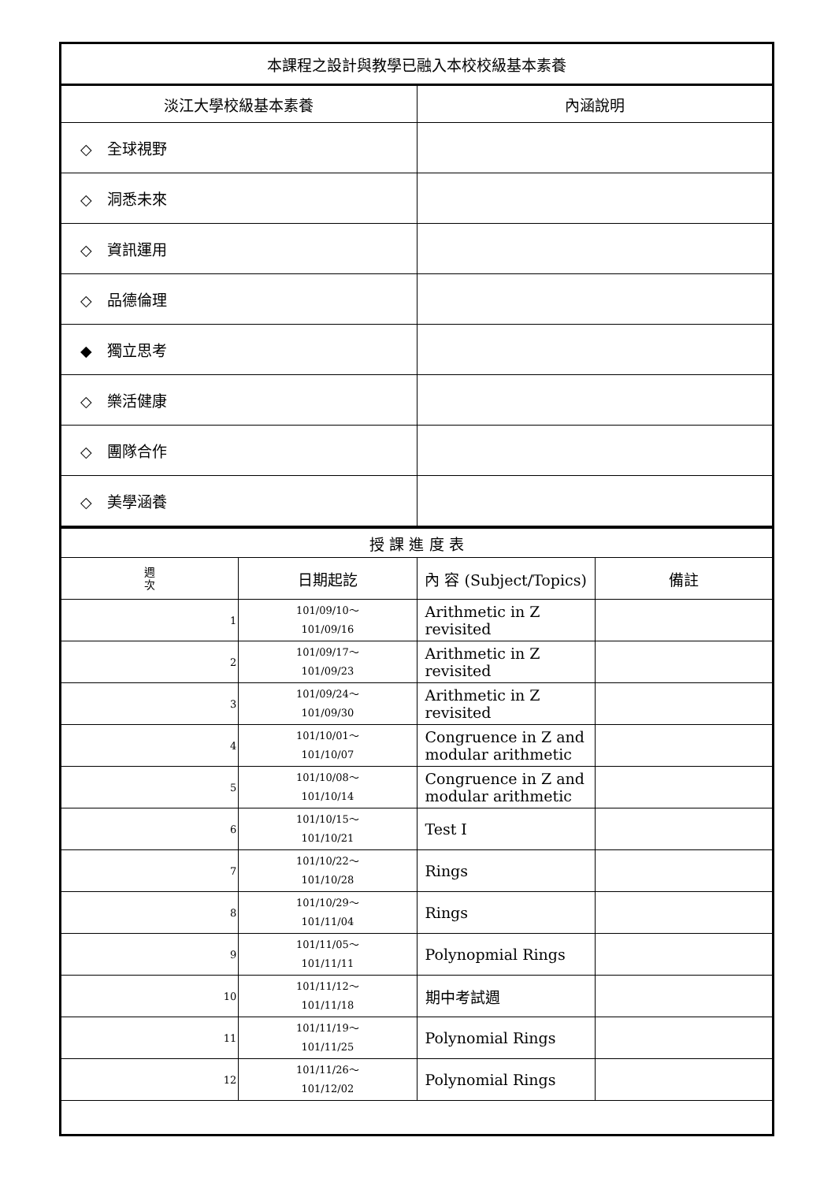| 本課程之設計與教學已融入本校校級基本素養 | |
| 淡江大學校級基本素養 | 內涵說明 |
| ◇ 全球視野 | |
| ◇ 洞悉未來 | |
| ◇ 資訊運用 | |
| ◇ 品德倫理 | |
| ◆ 獨立思考 | |
| ◇ 樂活健康 | |
| ◇ 團隊合作 | |
| ◇ 美學涵養 | |
| 授 課 進 度 表 | | | |
| 週 次 | 日期起訖 | 內 容 (Subject/Topics) | 備註 |
| 1 | 101/09/10～ 101/09/16 | Arithmetic in Z revisited | |
| 2 | 101/09/17～ 101/09/23 | Arithmetic in Z revisited | |
| 3 | 101/09/24～ 101/09/30 | Arithmetic in Z revisited | |
| 4 | 101/10/01～ 101/10/07 | Congruence in Z and modular arithmetic | |
| 5 | 101/10/08～ 101/10/14 | Congruence in Z and modular arithmetic | |
| 6 | 101/10/15～ 101/10/21 | Test I | |
| 7 | 101/10/22～ 101/10/28 | Rings | |
| 8 | 101/10/29～ 101/11/04 | Rings | |
| 9 | 101/11/05～ 101/11/11 | Polynopmial Rings | |
| 10 | 101/11/12～ 101/11/18 | 期中考試週 | |
| 11 | 101/11/19～ 101/11/25 | Polynomial Rings | |
| 12 | 101/11/26～ 101/12/02 | Polynomial Rings | |